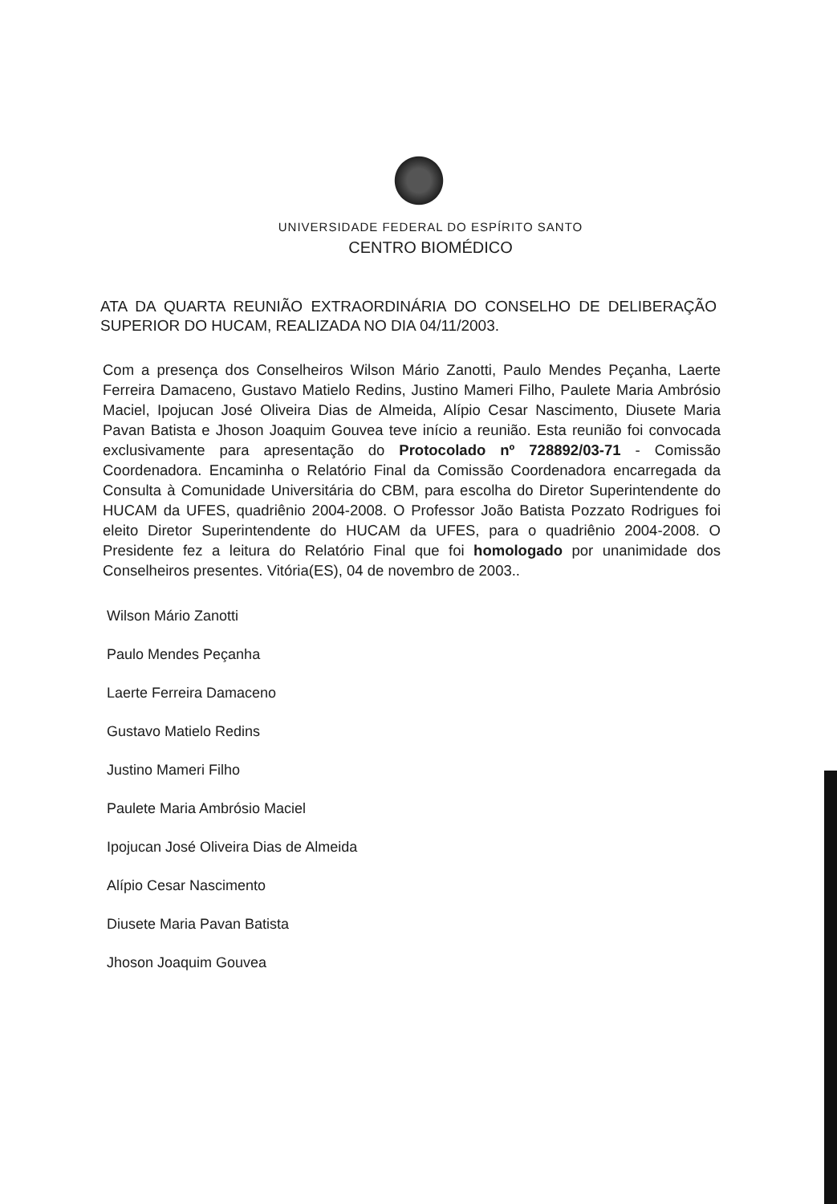UNIVERSIDADE FEDERAL DO ESPÍRITO SANTO
CENTRO BIOMÉDICO
ATA DA QUARTA REUNIÃO EXTRAORDINÁRIA DO CONSELHO DE DELIBERAÇÃO SUPERIOR DO HUCAM, REALIZADA NO DIA 04/11/2003.
Com a presença dos Conselheiros Wilson Mário Zanotti, Paulo Mendes Peçanha, Laerte Ferreira Damaceno, Gustavo Matielo Redins, Justino Mameri Filho, Paulete Maria Ambrósio Maciel, Ipojucan José Oliveira Dias de Almeida, Alípio Cesar Nascimento, Diusete Maria Pavan Batista e Jhoson Joaquim Gouvea teve início a reunião. Esta reunião foi convocada exclusivamente para apresentação do Protocolado nº 728892/03-71 - Comissão Coordenadora. Encaminha o Relatório Final da Comissão Coordenadora encarregada da Consulta à Comunidade Universitária do CBM, para escolha do Diretor Superintendente do HUCAM da UFES, quadriênio 2004-2008. O Professor João Batista Pozzato Rodrigues foi eleito Diretor Superintendente do HUCAM da UFES, para o quadriênio 2004-2008. O Presidente fez a leitura do Relatório Final que foi homologado por unanimidade dos Conselheiros presentes. Vitória(ES), 04 de novembro de 2003..
Wilson Mário Zanotti
Paulo Mendes Peçanha
Laerte Ferreira Damaceno
Gustavo Matielo Redins
Justino Mameri Filho
Paulete Maria Ambrósio Maciel
Ipojucan José Oliveira Dias de Almeida
Alípio Cesar Nascimento
Diusete Maria Pavan Batista
Jhoson Joaquim Gouvea